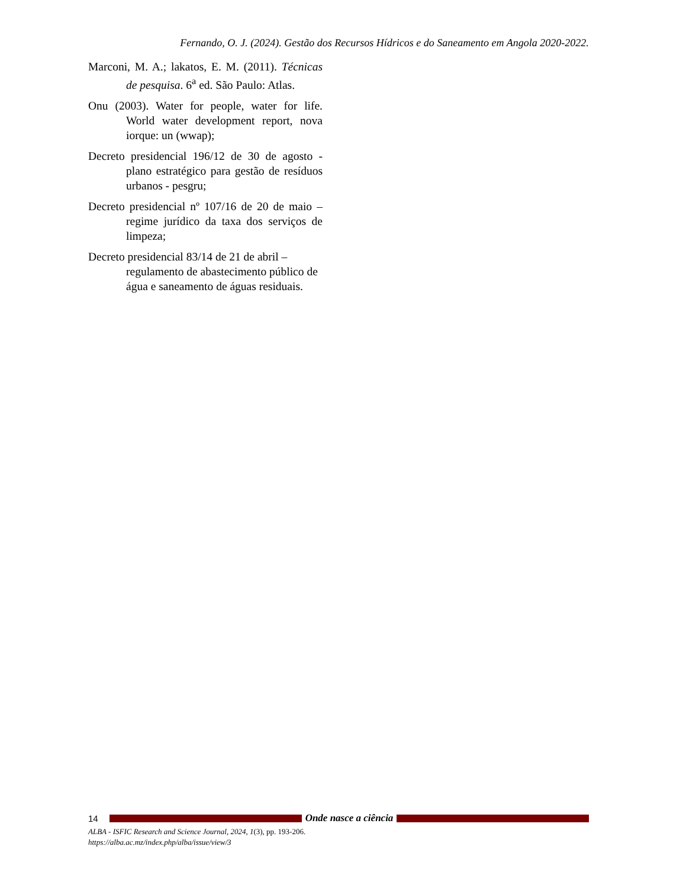Fernando, O. J. (2024). Gestão dos Recursos Hídricos e do Saneamento em Angola 2020-2022.
Marconi, M. A.; lakatos, E. M. (2011). Técnicas de pesquisa. 6<sup>a</sup> ed. São Paulo: Atlas.
Onu (2003). Water for people, water for life. World water development report, nova iorque: un (wwap);
Decreto presidencial 196/12 de 30 de agosto - plano estratégico para gestão de resíduos urbanos - pesgru;
Decreto presidencial nº 107/16 de 20 de maio – regime jurídico da taxa dos serviços de limpeza;
Decreto presidencial 83/14 de 21 de abril – regulamento de abastecimento público de água e saneamento de águas residuais.
14 Onde nasce a ciência
ALBA - ISFIC Research and Science Journal, 2024, 1(3), pp. 193-206.
https://alba.ac.mz/index.php/alba/issue/view/3